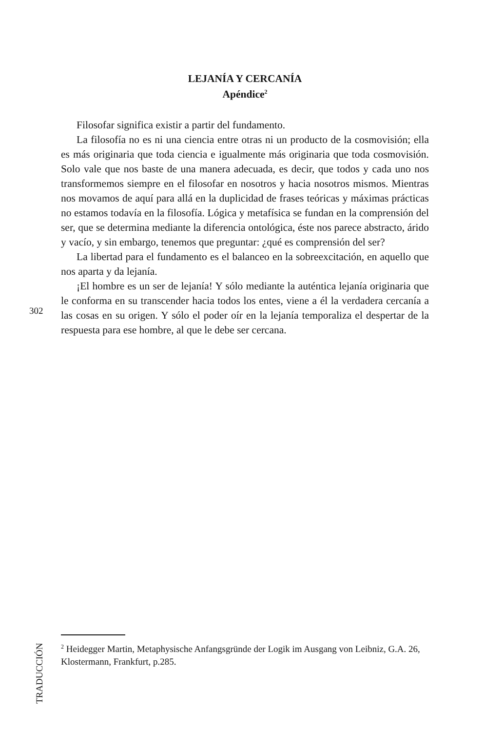LEJANÍA Y CERCANÍA
Apéndice<sup>2</sup>
Filosofar significa existir a partir del fundamento.
La filosofía no es ni una ciencia entre otras ni un producto de la cosmovisión; ella es más originaria que toda ciencia e igualmente más originaria que toda cosmovisión. Solo vale que nos baste de una manera adecuada, es decir, que todos y cada uno nos transformemos siempre en el filosofar en nosotros y hacia nosotros mismos. Mientras nos movamos de aquí para allá en la duplicidad de frases teóricas y máximas prácticas no estamos todavía en la filosofía. Lógica y metafísica se fundan en la comprensión del ser, que se determina mediante la diferencia ontológica, éste nos parece abstracto, árido y vacío, y sin embargo, tenemos que preguntar: ¿qué es comprensión del ser?
La libertad para el fundamento es el balanceo en la sobreexcitación, en aquello que nos aparta y da lejanía.
¡El hombre es un ser de lejanía! Y sólo mediante la auténtica lejanía originaria que le conforma en su transcender hacia todos los entes, viene a él la verdadera cercanía a las cosas en su origen. Y sólo el poder oír en la lejanía temporaliza el despertar de la respuesta para ese hombre, al que le debe ser cercana.
302
<sup>2</sup> Heidegger Martin, Metaphysische Anfangsgründe der Logik im Ausgang von Leibniz, G.A. 26, Klostermann, Frankfurt, p.285.
TRADUCCIÓN